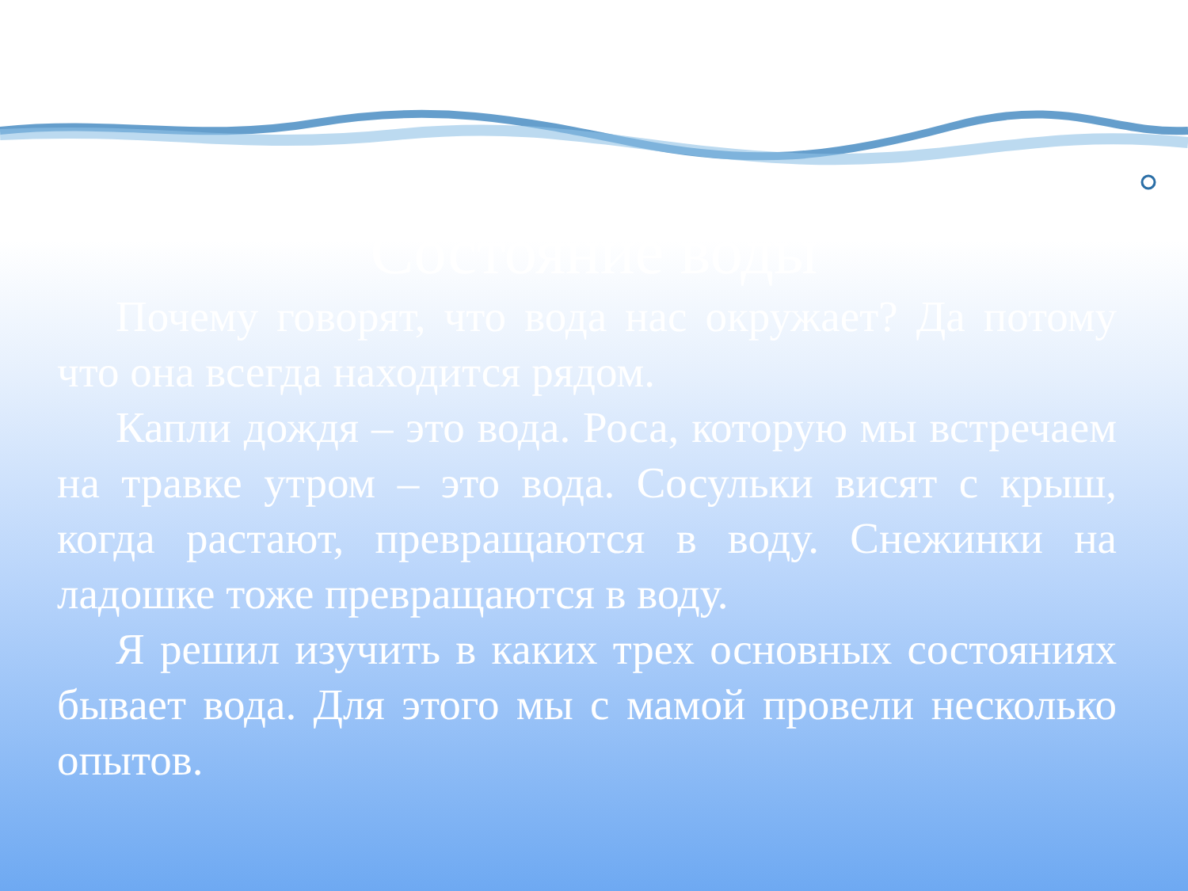Состояние воды
Почему говорят, что вода нас окружает? Да потому что она всегда находится рядом.
Капли дождя – это вода. Роса, которую мы встречаем на травке утром – это вода. Сосульки висят с крыш, когда растают, превращаются в воду. Снежинки на ладошке тоже превращаются в воду.
Я решил изучить в каких трех основных состояниях бывает вода. Для этого мы с мамой провели несколько опытов.